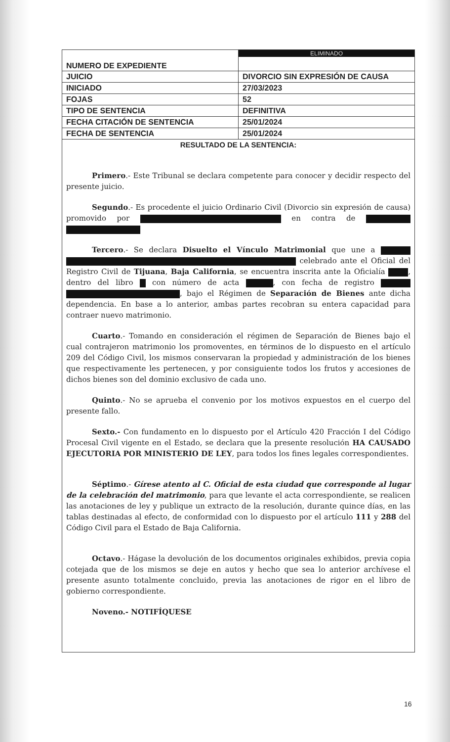| NUMERO DE EXPEDIENTE | ELIMINADO |
| JUICIO | DIVORCIO SIN EXPRESIÓN DE CAUSA |
| INICIADO | 27/03/2023 |
| FOJAS | 52 |
| TIPO DE SENTENCIA | DEFINITIVA |
| FECHA CITACIÓN DE SENTENCIA | 25/01/2024 |
| FECHA DE SENTENCIA | 25/01/2024 |
RESULTADO DE LA SENTENCIA:
Primero.- Este Tribunal se declara competente para conocer y decidir respecto del presente juicio.
Segundo.- Es procedente el juicio Ordinario Civil (Divorcio sin expresión de causa) promovido por en contra de
Tercero.- Se declara Disuelto el Vínculo Matrimonial que une a celebrado ante el Oficial del Registro Civil de Tijuana, Baja California, se encuentra inscrita ante la Oficialía , dentro del libro con número de acta , con fecha de registro , bajo el Régimen de Separación de Bienes ante dicha dependencia. En base a lo anterior, ambas partes recobran su entera capacidad para contraer nuevo matrimonio.
Cuarto.- Tomando en consideración el régimen de Separación de Bienes bajo el cual contrajeron matrimonio los promoventes, en términos de lo dispuesto en el artículo 209 del Código Civil, los mismos conservaran la propiedad y administración de los bienes que respectivamente les pertenecen, y por consiguiente todos los frutos y accesiones de dichos bienes son del dominio exclusivo de cada uno.
Quinto.- No se aprueba el convenio por los motivos expuestos en el cuerpo del presente fallo.
Sexto.- Con fundamento en lo dispuesto por el Artículo 420 Fracción I del Código Procesal Civil vigente en el Estado, se declara que la presente resolución HA CAUSADO EJECUTORIA POR MINISTERIO DE LEY, para todos los fines legales correspondientes.
Séptimo.- Gírese atento al C. Oficial de esta ciudad que corresponde al lugar de la celebración del matrimonio, para que levante el acta correspondiente, se realicen las anotaciones de ley y publique un extracto de la resolución, durante quince días, en las tablas destinadas al efecto, de conformidad con lo dispuesto por el artículo 111 y 288 del Código Civil para el Estado de Baja California.
Octavo.- Hágase la devolución de los documentos originales exhibidos, previa copia cotejada que de los mismos se deje en autos y hecho que sea lo anterior archívese el presente asunto totalmente concluido, previa las anotaciones de rigor en el libro de gobierno correspondiente.
Noveno.- NOTIFÍQUESE
16